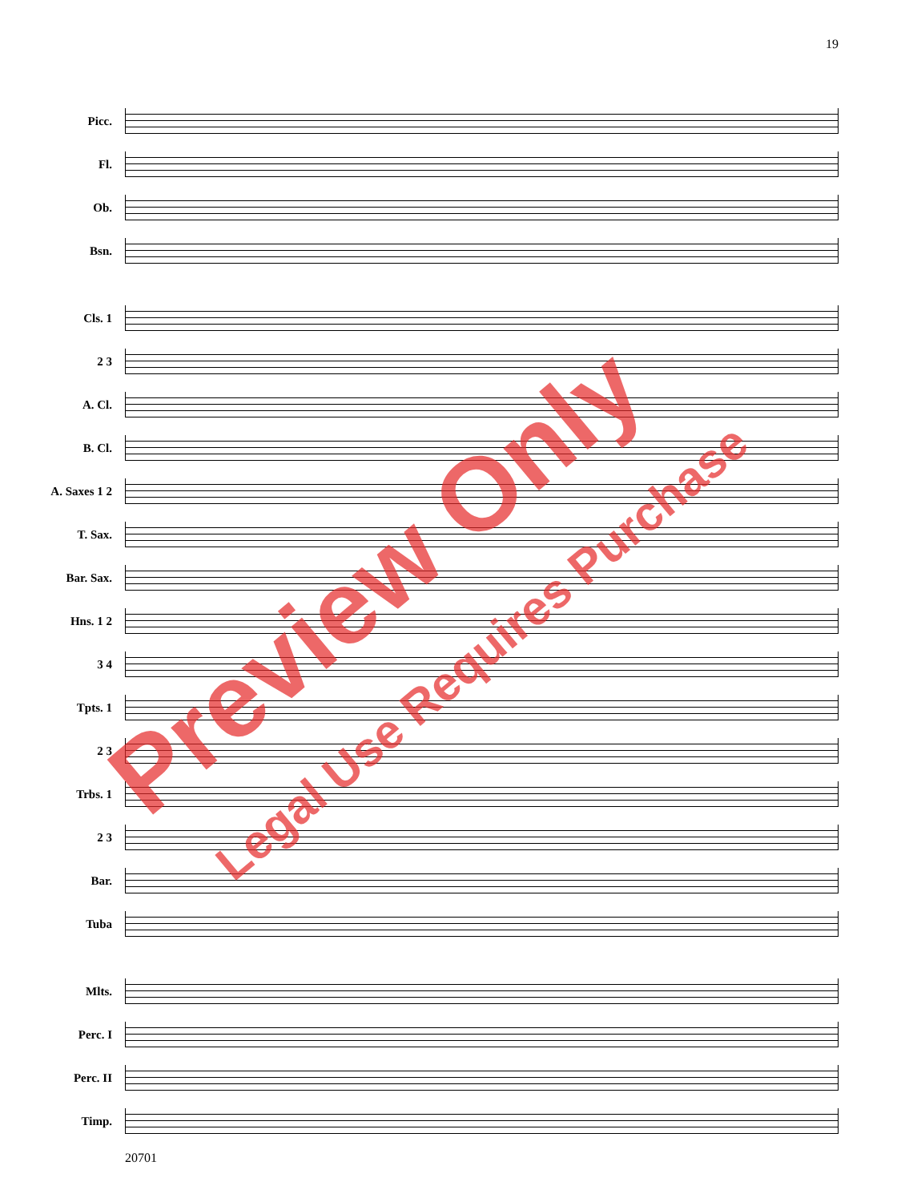19
Picc.
Fl.
Ob.
Bsn.
Cls. 1
2 3
A. Cl.
B. Cl.
A. Saxes 1 2
T. Sax.
Bar. Sax.
Hns. 1 2
3 4
Tpts. 1
2 3
Trbs. 1
2 3
Bar.
Tuba
Mlts.
Perc. I
Perc. II
Timp.
20701
Preview Only
Legal Use Requires Purchase